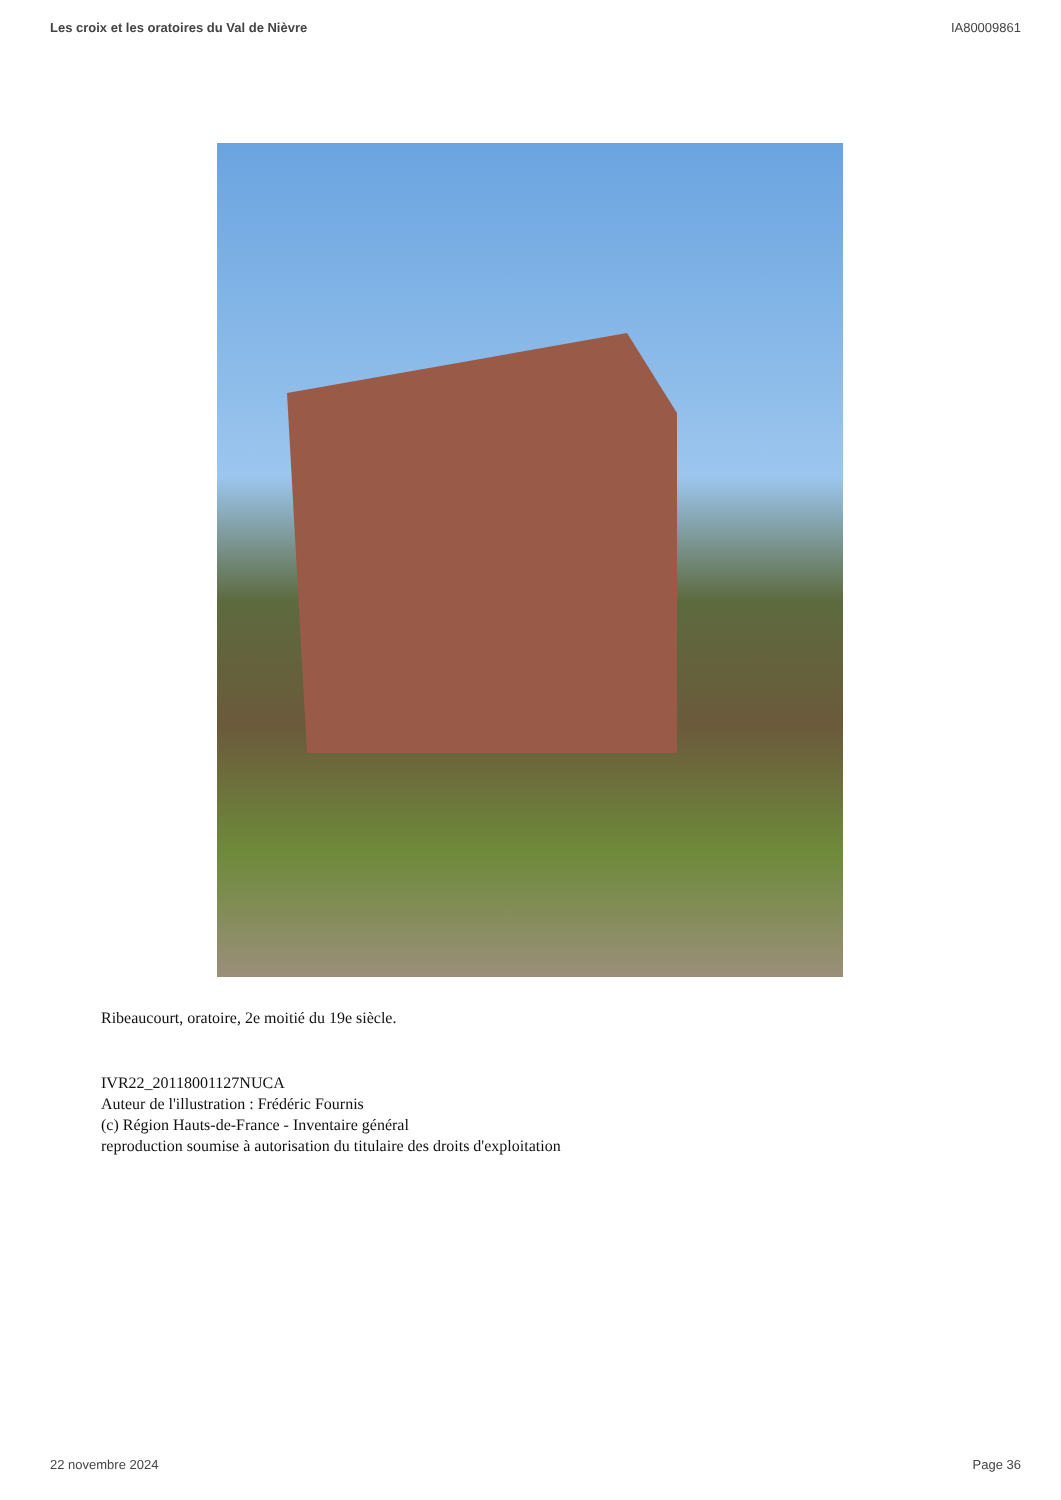Les croix et les oratoires du Val de Nièvre IA80009861
Ribeaucourt, oratoire, 2e moitié du 19e siècle.
IVR22_20118001127NUCA
Auteur de l'illustration : Frédéric Fournis
(c) Région Hauts-de-France - Inventaire général
reproduction soumise à autorisation du titulaire des droits d'exploitation
22 novembre 2024 Page 36